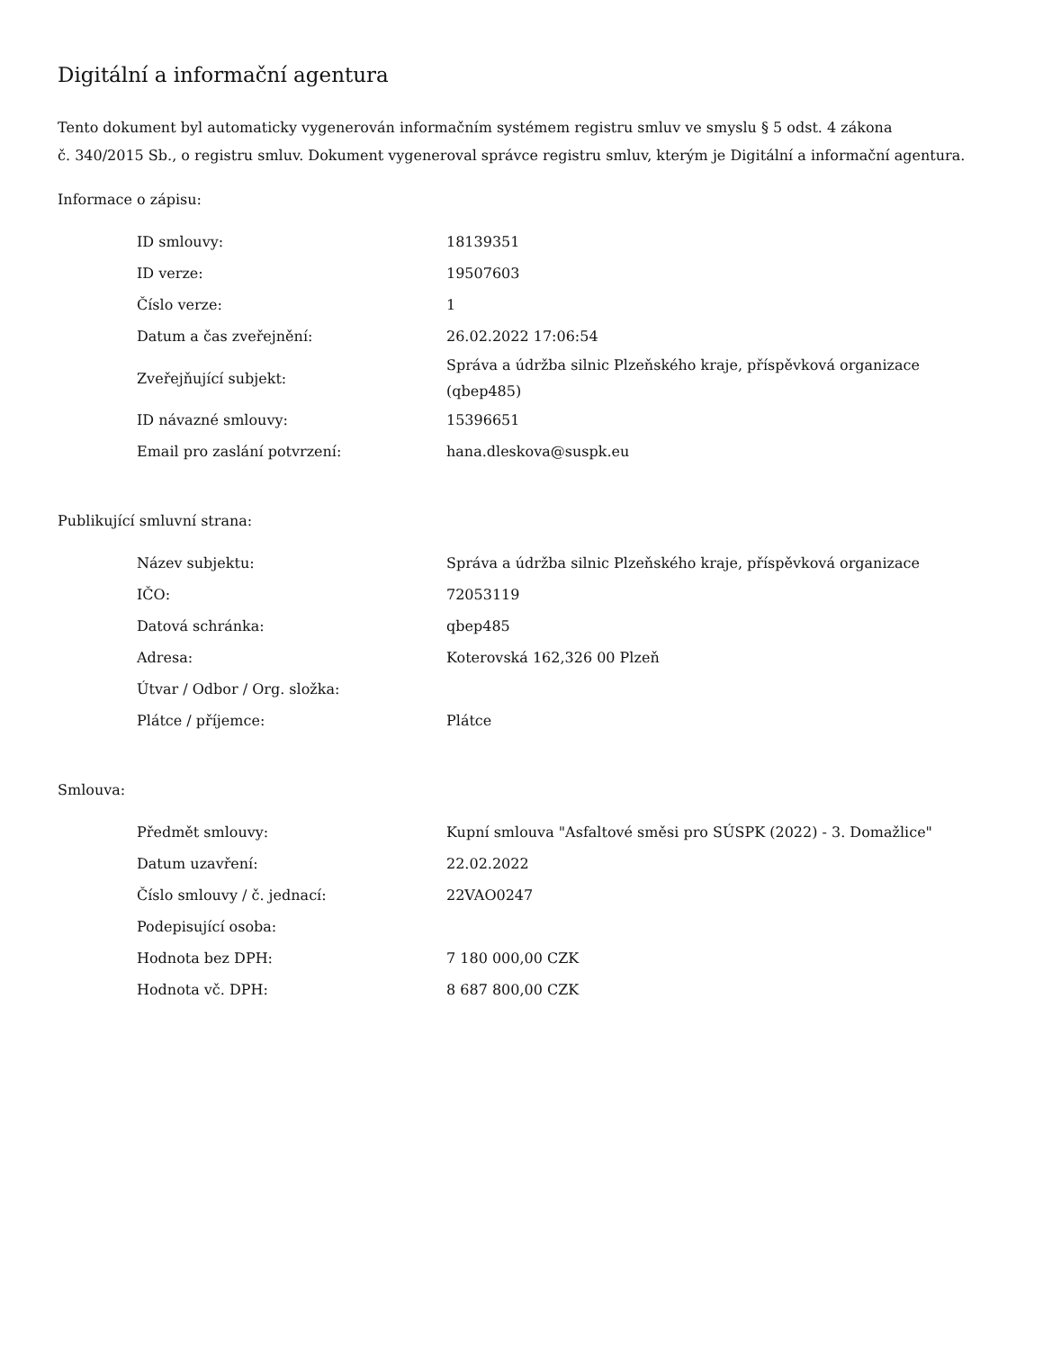Digitální a informační agentura
Tento dokument byl automaticky vygenerován informačním systémem registru smluv ve smyslu § 5 odst. 4 zákona
č. 340/2015 Sb., o registru smluv. Dokument vygeneroval správce registru smluv, kterým je Digitální a informační agentura.
Informace o zápisu:
| ID smlouvy: | 18139351 |
| ID verze: | 19507603 |
| Číslo verze: | 1 |
| Datum a čas zveřejnění: | 26.02.2022 17:06:54 |
| Zveřejňující subjekt: | Správa a údržba silnic Plzeňského kraje, příspěvková organizace (qbep485) |
| ID návazné smlouvy: | 15396651 |
| Email pro zaslání potvrzení: | hana.dleskova@suspk.eu |
Publikující smluvní strana:
| Název subjektu: | Správa a údržba silnic Plzeňského kraje, příspěvková organizace |
| IČO: | 72053119 |
| Datová schránka: | qbep485 |
| Adresa: | Koterovská 162,326 00 Plzeň |
| Útvar / Odbor / Org. složka: | |
| Plátce / příjemce: | Plátce |
Smlouva:
| Předmět smlouvy: | Kupní smlouva "Asfaltové směsi pro SÚSPK (2022) - 3. Domažlice" |
| Datum uzavření: | 22.02.2022 |
| Číslo smlouvy / č. jednací: | 22VAO0247 |
| Podepisující osoba: | |
| Hodnota bez DPH: | 7 180 000,00 CZK |
| Hodnota vč. DPH: | 8 687 800,00 CZK |